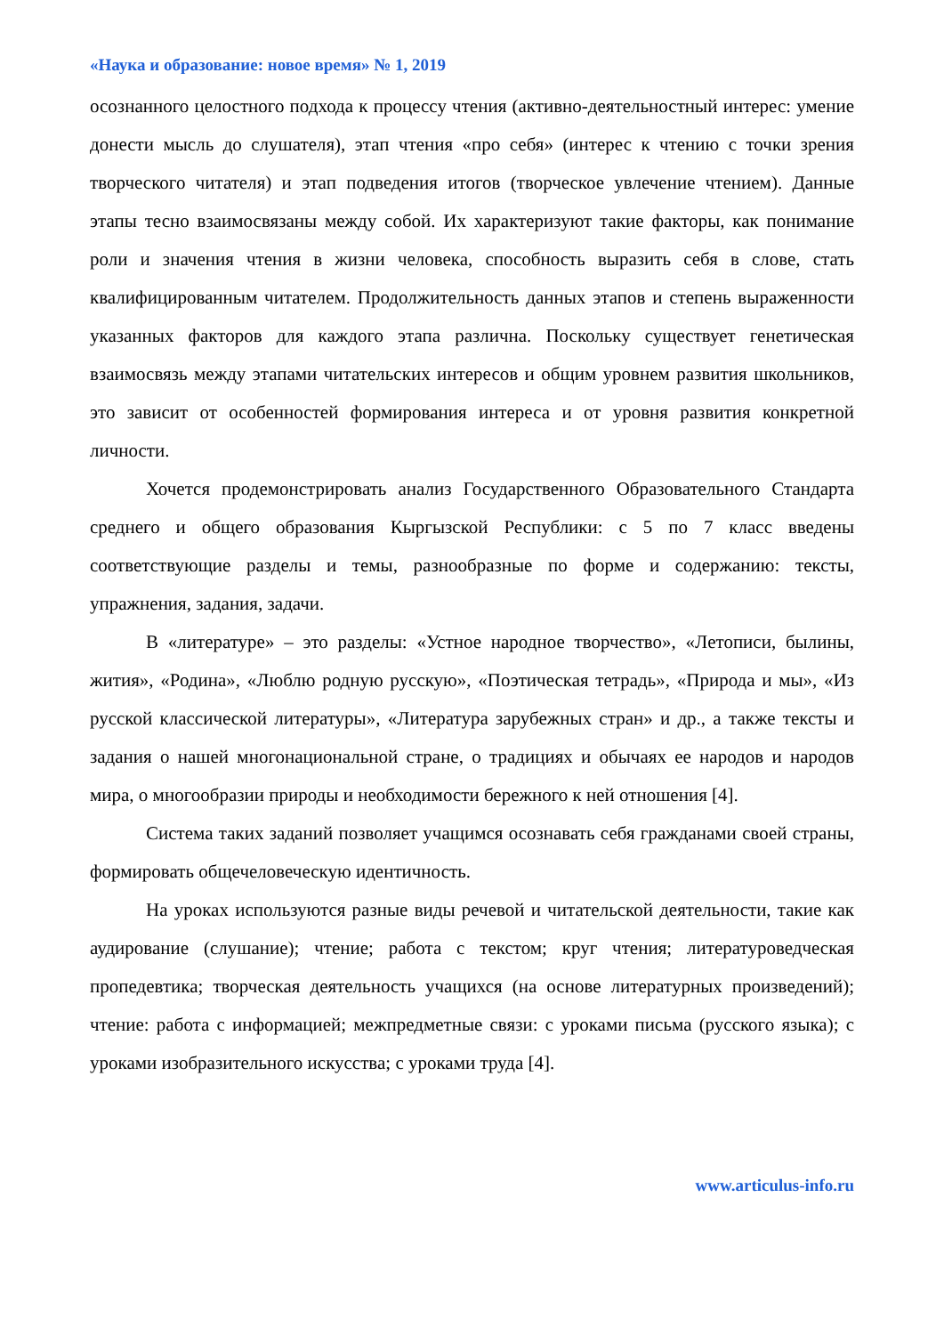«Наука и образование: новое время» № 1, 2019
осознанного целостного подхода к процессу чтения (активно-деятельностный интерес: умение донести мысль до слушателя), этап чтения «про себя» (интерес к чтению с точки зрения творческого читателя) и этап подведения итогов (творческое увлечение чтением). Данные этапы тесно взаимосвязаны между собой. Их характеризуют такие факторы, как понимание роли и значения чтения в жизни человека, способность выразить себя в слове, стать квалифицированным читателем. Продолжительность данных этапов и степень выраженности указанных факторов для каждого этапа различна. Поскольку существует генетическая взаимосвязь между этапами читательских интересов и общим уровнем развития школьников, это зависит от особенностей формирования интереса и от уровня развития конкретной личности.
Хочется продемонстрировать анализ Государственного Образовательного Стандарта среднего и общего образования Кыргызской Республики: с 5 по 7 класс введены соответствующие разделы и темы, разнообразные по форме и содержанию: тексты, упражнения, задания, задачи.
В «литературе» – это разделы: «Устное народное творчество», «Летописи, былины, жития», «Родина», «Люблю родную русскую», «Поэтическая тетрадь», «Природа и мы», «Из русской классической литературы», «Литература зарубежных стран» и др., а также тексты и задания о нашей многонациональной стране, о традициях и обычаях ее народов и народов мира, о многообразии природы и необходимости бережного к ней отношения [4].
Система таких заданий позволяет учащимся осознавать себя гражданами своей страны, формировать общечеловеческую идентичность.
На уроках используются разные виды речевой и читательской деятельности, такие как аудирование (слушание); чтение; работа с текстом; круг чтения; литературоведческая пропедевтика; творческая деятельность учащихся (на основе литературных произведений); чтение: работа с информацией; межпредметные связи: с уроками письма (русского языка); с уроками изобразительного искусства; с уроками труда [4].
www.articulus-info.ru